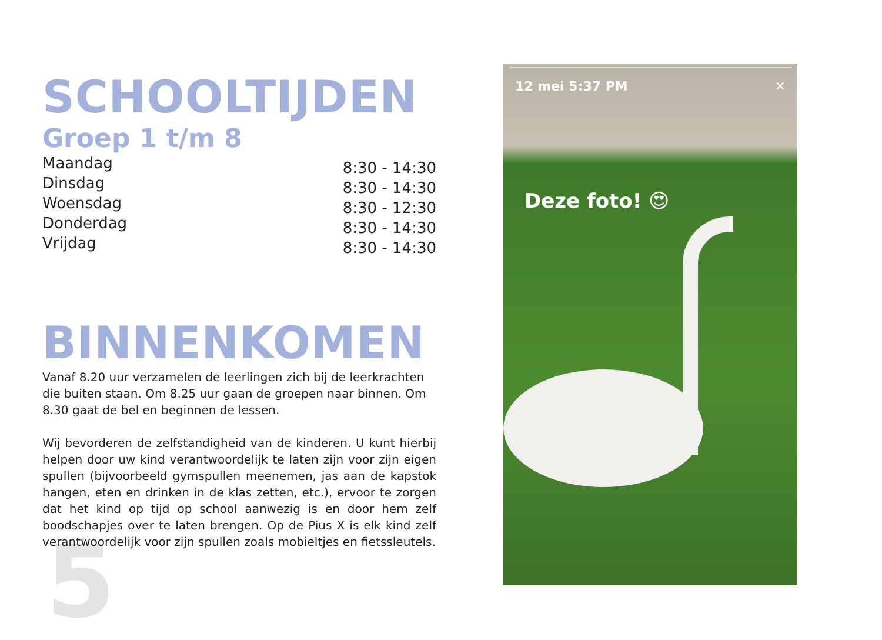5
SCHOOLTIJDEN
Groep 1 t/m 8
Maandag
Dinsdag
Woensdag
Donderdag
Vrijdag
8:30 - 14:30
8:30 - 14:30
8:30 - 12:30
8:30 - 14:30
8:30 - 14:30
BINNENKOMEN
Vanaf 8.20 uur verzamelen de leerlingen zich bij de leerkrachten die buiten staan. Om 8.25 uur gaan de groepen naar binnen. Om 8.30 gaat de bel en beginnen de lessen.
Wij bevorderen de zelfstandigheid van de kinderen. U kunt hierbij helpen door uw kind verantwoordelijk te laten zijn voor zijn eigen spullen (bijvoorbeeld gymspullen meenemen, jas aan de kapstok hangen, eten en drinken in de klas zetten, etc.), ervoor te zorgen dat het kind op tijd op school aanwezig is en door hem zelf boodschapjes over te laten brengen. Op de Pius X is elk kind zelf verantwoordelijk voor zijn spullen zoals mobieltjes en fietssleutels.
12 mei 5:37 PM ✕
Deze foto! 😍